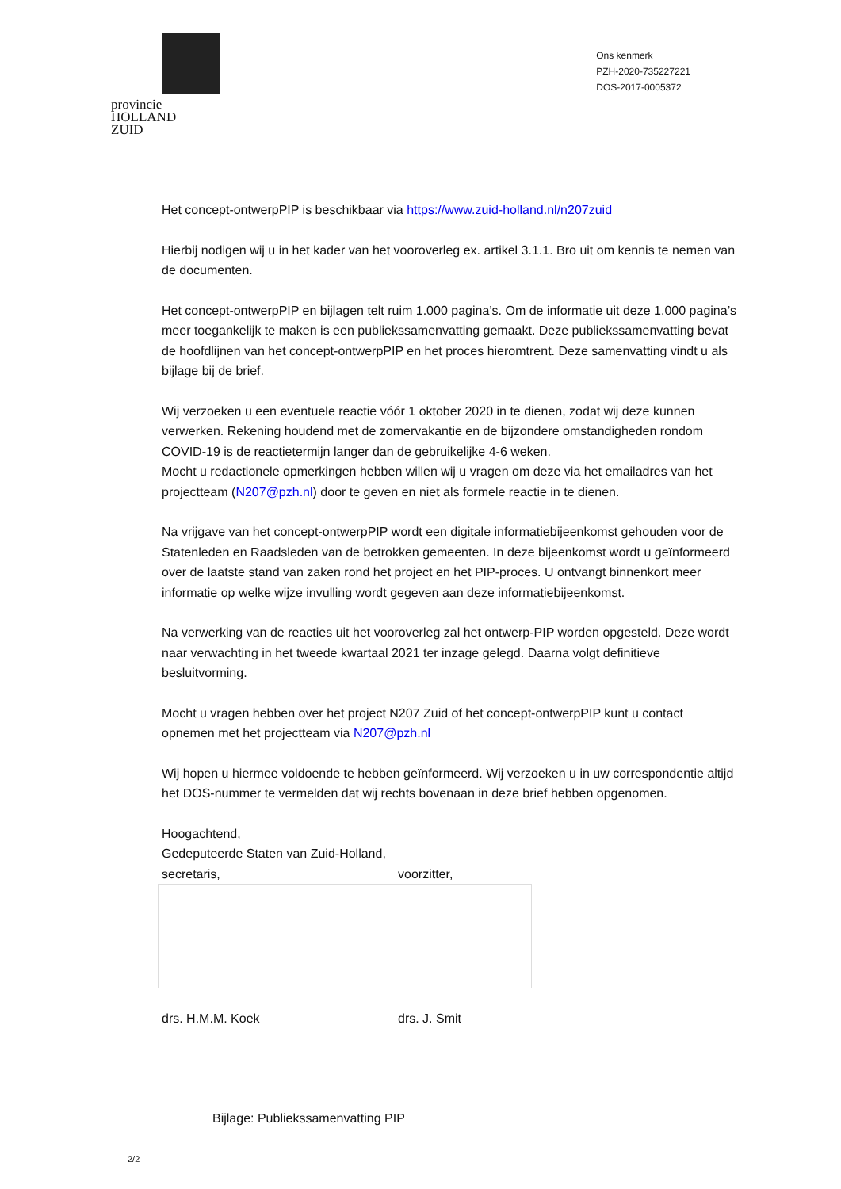provincie HOLLAND
ZUID
Ons kenmerk
PZH-2020-735227221
DOS-2017-0005372
Het concept-ontwerpPIP is beschikbaar via https://www.zuid-holland.nl/n207zuid
Hierbij nodigen wij u in het kader van het vooroverleg ex. artikel 3.1.1. Bro uit om kennis te nemen van de documenten.
Het concept-ontwerpPIP en bijlagen telt ruim 1.000 pagina’s. Om de informatie uit deze 1.000 pagina’s meer toegankelijk te maken is een publiekssamenvatting gemaakt. Deze publiekssamenvatting bevat de hoofdlijnen van het concept-ontwerpPIP en het proces hieromtrent. Deze samenvatting vindt u als bijlage bij de brief.
Wij verzoeken u een eventuele reactie vóór 1 oktober 2020 in te dienen, zodat wij deze kunnen verwerken. Rekening houdend met de zomervakantie en de bijzondere omstandigheden rondom COVID-19 is de reactietermijn langer dan de gebruikelijke 4-6 weken.
Mocht u redactionele opmerkingen hebben willen wij u vragen om deze via het emailadres van het projectteam (N207@pzh.nl) door te geven en niet als formele reactie in te dienen.
Na vrijgave van het concept-ontwerpPIP wordt een digitale informatiebijeenkomst gehouden voor de Statenleden en Raadsleden van de betrokken gemeenten. In deze bijeenkomst wordt u geïnformeerd over de laatste stand van zaken rond het project en het PIP-proces. U ontvangt binnenkort meer informatie op welke wijze invulling wordt gegeven aan deze informatiebijeenkomst.
Na verwerking van de reacties uit het vooroverleg zal het ontwerp-PIP worden opgesteld. Deze wordt naar verwachting in het tweede kwartaal 2021 ter inzage gelegd. Daarna volgt definitieve besluitvorming.
Mocht u vragen hebben over het project N207 Zuid of het concept-ontwerpPIP kunt u contact opnemen met het projectteam via N207@pzh.nl
Wij hopen u hiermee voldoende te hebben geïnformeerd. Wij verzoeken u in uw correspondentie altijd het DOS-nummer te vermelden dat wij rechts bovenaan in deze brief hebben opgenomen.
Hoogachtend,
Gedeputeerde Staten van Zuid-Holland,
secretaris, voorzitter,
drs. H.M.M. Koek drs. J. Smit
Bijlage: Publiekssamenvatting PIP
2/2